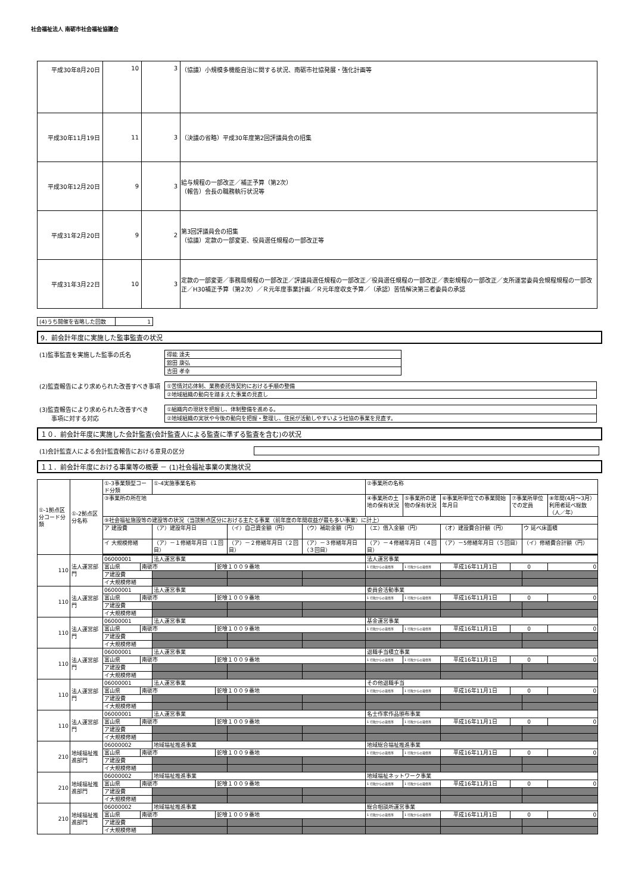社会福祉法人 南砺市社会福祉協議会
| 平成30年8月20日 | 10 | 3 | （協議）小規模多機能自治に関する状況、南砺市社協発展・強化計画等 |
| 平成30年11月19日 | 11 | 3 | （決議の省略）平成30年度第2回評議員会の招集 |
| 平成30年12月20日 | 9 | 3 | 給与規程の一部改正／補正予算（第2次） （報告）会長の職務執行状況等 |
| 平成31年2月20日 | 9 | 2 | 第3回評議員会の招集 （協議）定款の一部変更、役員選任規程の一部改正等 |
| 平成31年3月22日 | 10 | 3 | 定款の一部変更／事務局規程の一部改正／評議員選任規程の一部改正／役員選任規程の一部改正／表彰規程の一部改正／支所運営委員会規程規程の一部改正／H30補正予算（第2次）／Ｒ元年度事業計画／Ｒ元年度収支予算／（承認）苦情解決第三者委員の承認 |
| (4)うち開催を省略した回数 | 1 |
9．前会計年度に実施した監事監査の状況
(1)監事監査を実施した監事の氏名
| 得能 達夫 |
| 舘田 康弘 |
| 吉田 孝幸 |
(2)監査報告により求められた改善すべき事項
| ①苦情対応体制、業務委託等契約における手順の整備 |
| ②地域組織の動向を踏まえた事業の見直し |
(3)監査報告により求められた改善すべき
　　事項に対する対応
| ①組織内の現状を把握し、体制整備を進める。 |
| ②地域組織の実状や今後の動向を把握・整理し、住民が活動しやすいよう社協の事業を見直す。 |
１０．前会計年度に実施した会計監査(会計監査人による監査に準ずる監査を含む)の状況
(1)会計監査人による会計監査報告における意見の区分
１１．前会計年度における事業等の概要 － (1)社会福祉事業の実施状況
| ①-1拠点区分コード分類 | ①-2拠点区分名称 | ①-3事業類型コード分類 | | ①-4実施事業名称 | | | | ②事業所の名称 | | | | | |
| | | ③事業所の所在地 | | | | | | ④事業所の土地の保有状況 | ⑤事業所の建物の保有状況 | ⑥事業所単位での事業開始年月日 | ⑦事業所単位での定員 | | ⑧年間(4月～3月）利用者延べ総数（人／年） |
| | | ⑨社会福祉施設等の建設等の状況（当該拠点区分における主たる事業（前年度の年間収益が最も多い事業）に計上） | | | | | | | | | | | |
| | | ア 建設費 | | （ア）建設年月日 | | （イ）自己資金額（円） | （ウ）補助金額（円） | （エ）借入金額（円） | | （オ）建設費合計額（円） | | ウ 延べ床面積 | |
| | | イ 大規模修繕 | | （ア）－１修繕年月日（１回目） | | （ア）－２修繕年月日（２回目） | （ア）－３修繕年月日（３回目） | （ア）－４修繕年月日（４回目） | | （ア）－5修繕年月日（５回目） | | （イ）修繕費合計額（円） | |
| 110 | 法人運営部門 | 06000001 | | 法人運営事業 | | | | 法人運営事業 | | | | | |
| | | 富山県 | 南砺市 | | 蛇喰１００９番地 | | | 1 行政からの賃借等 | 1 行政からの賃借等 | 平成16年11月1日 | 0 | | 0 |
| | | ア建設費 | | | | | | | | | | | |
| | | イ大規模修繕 | | | | | | | | | | | |
| 110 | 法人運営部門 | 06000001 | | 法人運営事業 | | | | 委員会活動事業 | | | | | |
| | | 富山県 | 南砺市 | | 蛇喰１００９番地 | | | 1 行政からの賃借等 | 1 行政からの賃借等 | 平成16年11月1日 | 0 | | 0 |
| | | ア建設費 | | | | | | | | | | | |
| | | イ大規模修繕 | | | | | | | | | | | |
| 110 | 法人運営部門 | 06000001 | | 法人運営事業 | | | | 基金運営事業 | | | | | |
| | | 富山県 | 南砺市 | | 蛇喰１００９番地 | | | 1 行政からの賃借等 | 1 行政からの賃借等 | 平成16年11月1日 | 0 | | 0 |
| | | ア建設費 | | | | | | | | | | | |
| | | イ大規模修繕 | | | | | | | | | | | |
| 110 | 法人運営部門 | 06000001 | | 法人運営事業 | | | | 退職手当積立事業 | | | | | |
| | | 富山県 | 南砺市 | | 蛇喰１００９番地 | | | 1 行政からの賃借等 | 1 行政からの賃借等 | 平成16年11月1日 | 0 | | 0 |
| | | ア建設費 | | | | | | | | | | | |
| | | イ大規模修繕 | | | | | | | | | | | |
| 110 | 法人運営部門 | 06000001 | | 法人運営事業 | | | | その他退職手当 | | | | | |
| | | 富山県 | 南砺市 | | 蛇喰１００９番地 | | | 1 行政からの賃借等 | 1 行政からの賃借等 | 平成16年11月1日 | 0 | | 0 |
| | | ア建設費 | | | | | | | | | | | |
| | | イ大規模修繕 | | | | | | | | | | | |
| 110 | 法人運営部門 | 06000001 | | 法人運営事業 | | | | 名士作家作品頒布事業 | | | | | |
| | | 富山県 | 南砺市 | | 蛇喰１００９番地 | | | 1 行政からの賃借等 | 1 行政からの賃借等 | 平成16年11月1日 | 0 | | 0 |
| | | ア建設費 | | | | | | | | | | | |
| | | イ大規模修繕 | | | | | | | | | | | |
| 210 | 地域福祉推進部門 | 06000002 | | 地域福祉推進事業 | | | | 地域総合福祉推進事業 | | | | | |
| | | 富山県 | 南砺市 | | 蛇喰１００９番地 | | | 1 行政からの賃借等 | 1 行政からの賃借等 | 平成16年11月1日 | 0 | | 0 |
| | | ア建設費 | | | | | | | | | | | |
| | | イ大規模修繕 | | | | | | | | | | | |
| 210 | 地域福祉推進部門 | 06000002 | | 地域福祉推進事業 | | | | 地域福祉ネットワーク事業 | | | | | |
| | | 富山県 | 南砺市 | | 蛇喰１００９番地 | | | 1 行政からの賃借等 | 1 行政からの賃借等 | 平成16年11月1日 | 0 | | 0 |
| | | ア建設費 | | | | | | | | | | | |
| | | イ大規模修繕 | | | | | | | | | | | |
| 210 | 地域福祉推進部門 | 06000002 | | 地域福祉推進事業 | | | | 総合相談所運営事業 | | | | | |
| | | 富山県 | 南砺市 | | 蛇喰１００９番地 | | | 1 行政からの賃借等 | 1 行政からの賃借等 | 平成16年11月1日 | 0 | | 0 |
| | | ア建設費 | | | | | | | | | | | |
| | | イ大規模修繕 | | | | | | | | | | | |